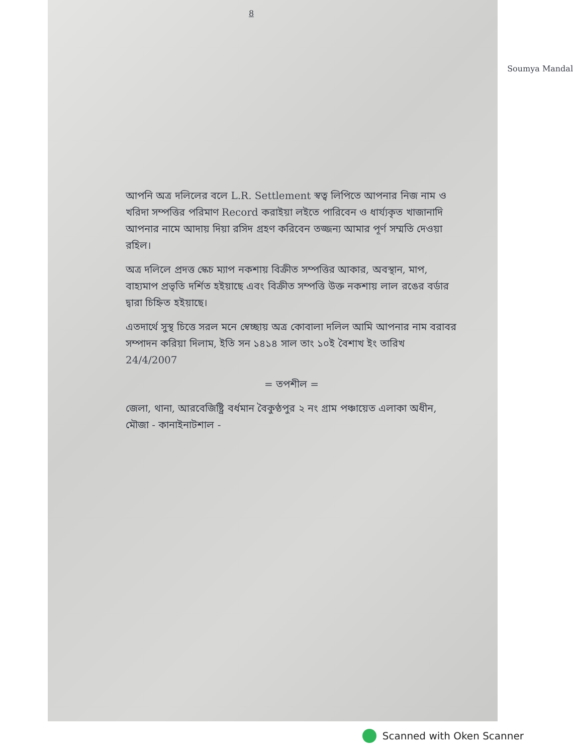8
Soumya Mandal
আপনি অত্র দলিলের বলে L.R. Settlement স্বত্ব লিপিতে আপনার নিজ নাম ও খরিদা সম্পত্তির পরিমাণ Record করাইয়া লইতে পারিবেন ও ধার্য্যকৃত খাজানাদি আপনার নামে আদায় দিয়া রসিদ গ্রহণ করিবেন তজ্জন্য আমার পূর্ণ সম্মতি দেওয়া রহিল।
অত্র দলিলে প্রদত্ত স্কেচ ম্যাপ নকশায় বিক্রীত সম্পত্তির আকার, অবস্থান, মাপ, বাহ্যমাপ প্রভৃতি দর্শিত হইয়াছে এবং বিক্রীত সম্পত্তি উক্ত নকশায় লাল রঙের বর্ডার দ্বারা চিহ্নিত হইয়াছে।
এতদার্থে সুস্থ চিত্তে সরল মনে স্বেচ্ছায় অত্র কোবালা দলিল আমি আপনার নাম বরাবর সম্পাদন করিয়া দিলাম, ইতি সন ১৪১৪ সাল তাং ১০ই বৈশাখ ইং তারিখ 24/4/2007
= তপশীল =
জেলা, থানা, আরবেজিষ্ট্রি বর্ধমান বৈকুণ্ঠপুর ২ নং গ্রাম পঞ্চায়েত এলাকা অধীন, মৌজা - কানাইনাটশাল -
Scanned with Oken Scanner